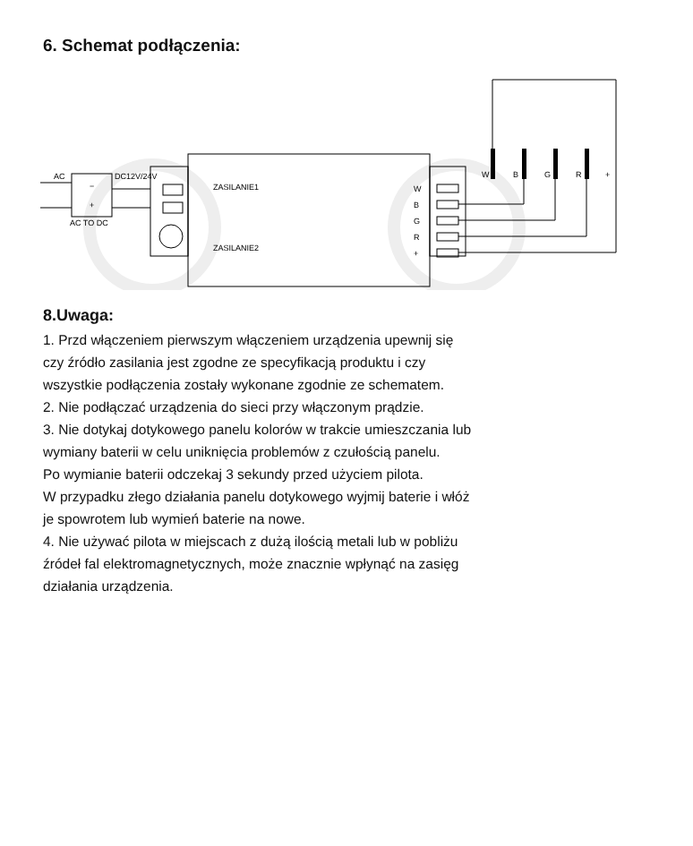6. Schemat podłączenia:
AC
DC12V/24V
−
+
AC TO DC
ZASILANIE1
ZASILANIE2
W
B
G
R
+
W
B
G
R
+
8.Uwaga:
1. Przd włączeniem pierwszym włączeniem urządzenia upewnij się
czy źródło zasilania jest zgodne ze specyfikacją produktu i czy
wszystkie podłączenia zostały wykonane zgodnie ze schematem.
2. Nie podłączać urządzenia do sieci przy włączonym prądzie.
3. Nie dotykaj dotykowego panelu kolorów w trakcie umieszczania lub
wymiany baterii w celu uniknięcia problemów z czułością panelu.
Po wymianie baterii odczekaj 3 sekundy przed użyciem pilota.
W przypadku złego działania panelu dotykowego wyjmij baterie i włóż
je spowrotem lub wymień baterie na nowe.
4. Nie używać pilota w miejscach z dużą ilością metali lub w pobliżu
źródeł fal elektromagnetycznych, może znacznie wpłynąć na zasięg
działania urządzenia.